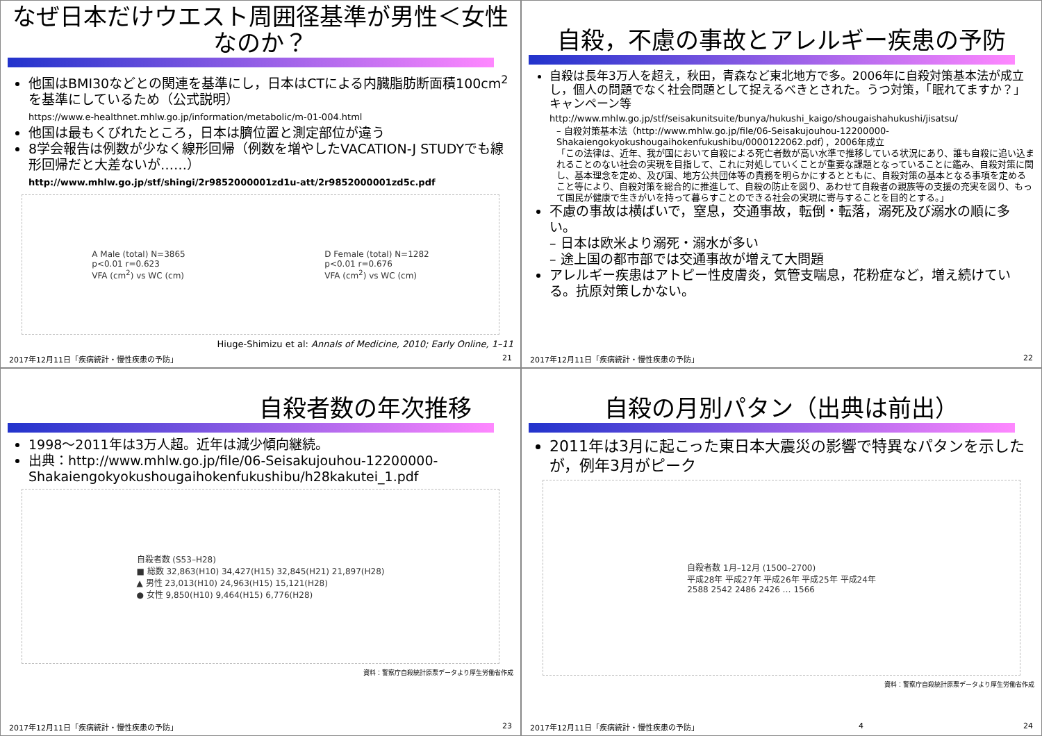なぜ日本だけウエスト周囲径基準が男性＜女性なのか？
他国はBMI30などとの関連を基準にし，日本はCTによる内臓脂肪断面積100cm<sup>2</sup>を基準にしているため（公式説明）
https://www.e-healthnet.mhlw.go.jp/information/metabolic/m-01-004.html
他国は最もくびれたところ，日本は臍位置と測定部位が違う
8学会報告は例数が少なく線形回帰（例数を増やしたVACATION-J STUDYでも線形回帰だと大差ないが……）
http://www.mhlw.go.jp/stf/shingi/2r9852000001zd1u-att/2r9852000001zd5c.pdf
A Male (total) N=3865
p<0.01 r=0.623
VFA (cm<sup>2</sup>) vs WC (cm)
D Female (total) N=1282
p<0.01 r=0.676
VFA (cm<sup>2</sup>) vs WC (cm)
Hiuge-Shimizu et al: Annals of Medicine, 2010; Early Online, 1–11
2017年12月11日「疾病統計・慢性疾患の予防」 21
自殺，不慮の事故とアレルギー疾患の予防
自殺は長年3万人を超え，秋田，青森など東北地方で多。2006年に自殺対策基本法が成立し，個人の問題でなく社会問題として捉えるべきとされた。うつ対策，「眠れてますか？」キャンペーン等
http://www.mhlw.go.jp/stf/seisakunitsuite/bunya/hukushi_kaigo/shougaishahukushi/jisatsu/
– 自殺対策基本法（http://www.mhlw.go.jp/file/06-Seisakujouhou-12200000-Shakaiengokyokushougaihokenfukushibu/0000122062.pdf），2006年成立
「この法律は、近年、我が国において自殺による死亡者数が高い水準で推移している状況にあり、誰も自殺に追い込まれることのない社会の実現を目指して、これに対処していくことが重要な課題となっていることに鑑み、自殺対策に関し、基本理念を定め、及び国、地方公共団体等の責務を明らかにするとともに、自殺対策の基本となる事項を定めること等により、自殺対策を総合的に推進して、自殺の防止を図り、あわせて自殺者の親族等の支援の充実を図り、もって国民が健康で生きがいを持って暮らすことのできる社会の実現に寄与することを目的とする。」
不慮の事故は横ばいで，窒息，交通事故，転倒・転落，溺死及び溺水の順に多い。
– 日本は欧米より溺死・溺水が多い
– 途上国の都市部では交通事故が増えて大問題
アレルギー疾患はアトピー性皮膚炎，気管支喘息，花粉症など，増え続けている。抗原対策しかない。
2017年12月11日「疾病統計・慢性疾患の予防」 22
自殺者数の年次推移
1998～2011年は3万人超。近年は減少傾向継続。
出典：http://www.mhlw.go.jp/file/06-Seisakujouhou-12200000-Shakaiengokyokushougaihokenfukushibu/h28kakutei_1.pdf
自殺者数 (S53–H28)
■ 総数 32,863(H10) 34,427(H15) 32,845(H21) 21,897(H28)
▲ 男性 23,013(H10) 24,963(H15) 15,121(H28)
● 女性 9,850(H10) 9,464(H15) 6,776(H28)
資料：警察庁自殺統計原票データより厚生労働省作成
2017年12月11日「疾病統計・慢性疾患の予防」 23
自殺の月別パタン（出典は前出）
2011年は3月に起こった東日本大震災の影響で特異なパタンを示したが，例年3月がピーク
自殺者数 1月–12月 (1500–2700)
平成28年 平成27年 平成26年 平成25年 平成24年
2588 2542 2486 2426 … 1566
資料：警察庁自殺統計原票データより厚生労働省作成
2017年12月11日「疾病統計・慢性疾患の予防」 4 24